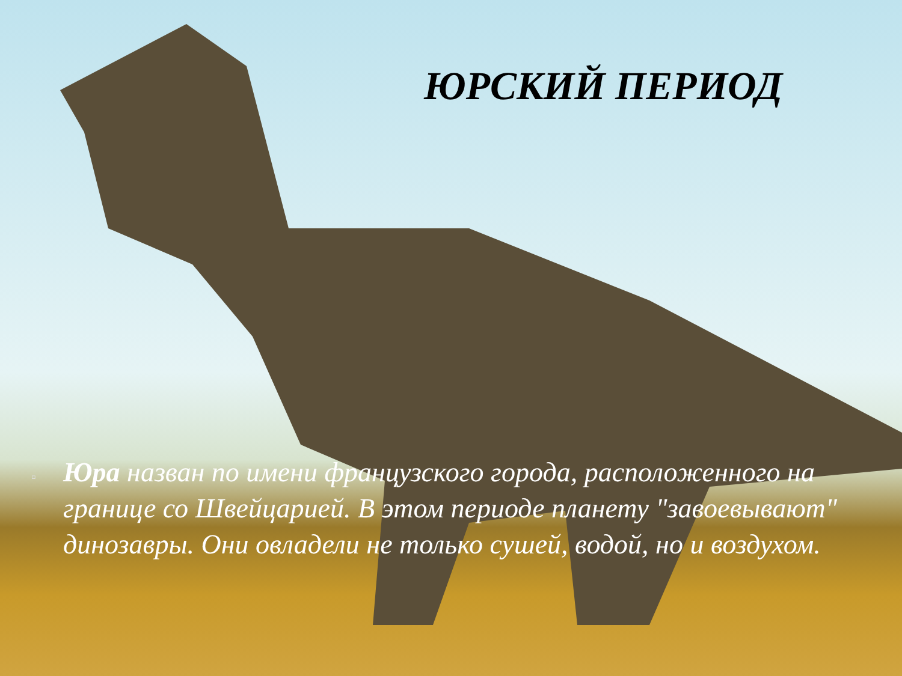ЮРСКИЙ ПЕРИОД
▫
Юра назван по имени французского города, расположенного на границе со Швейцарией. В этом периоде планету "завоевывают" динозавры. Они овладели не только сушей, водой, но и воздухом.